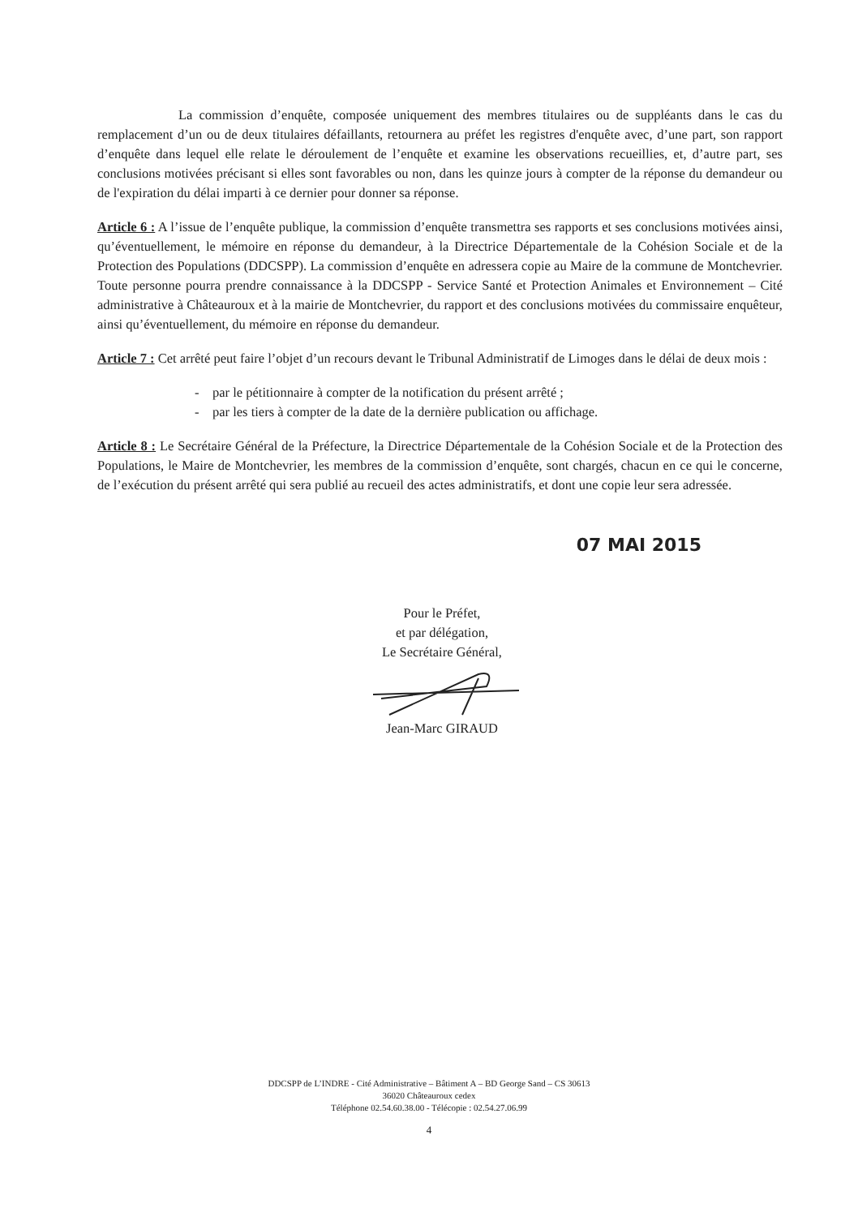La commission d’enquête, composée uniquement des membres titulaires ou de suppléants dans le cas du remplacement d’un ou de deux titulaires défaillants, retournera au préfet les registres d'enquête avec, d’une part, son rapport d’enquête dans lequel elle relate le déroulement de l’enquête et examine les observations recueillies, et, d’autre part, ses conclusions motivées précisant si elles sont favorables ou non, dans les quinze jours à compter de la réponse du demandeur ou de l'expiration du délai imparti à ce dernier pour donner sa réponse.
Article 6 : A l’issue de l’enquête publique, la commission d’enquête transmettra ses rapports et ses conclusions motivées ainsi, qu’éventuellement, le mémoire en réponse du demandeur, à la Directrice Départementale de la Cohésion Sociale et de la Protection des Populations (DDCSPP). La commission d’enquête en adressera copie au Maire de la commune de Montchevrier. Toute personne pourra prendre connaissance à la DDCSPP - Service Santé et Protection Animales et Environnement – Cité administrative à Châteauroux et à la mairie de Montchevrier, du rapport et des conclusions motivées du commissaire enquêteur, ainsi qu’éventuellement, du mémoire en réponse du demandeur.
Article 7 : Cet arrêté peut faire l’objet d’un recours devant le Tribunal Administratif de Limoges dans le délai de deux mois :
- par le pétitionnaire à compter de la notification du présent arrêté ;
- par les tiers à compter de la date de la dernière publication ou affichage.
Article 8 : Le Secrétaire Général de la Préfecture, la Directrice Départementale de la Cohésion Sociale et de la Protection des Populations, le Maire de Montchevrier, les membres de la commission d’enquête, sont chargés, chacun en ce qui le concerne, de l’exécution du présent arrêté qui sera publié au recueil des actes administratifs, et dont une copie leur sera adressée.
07 MAI 2015
Pour le Préfet,
et par délégation,
Le Secrétaire Général,
Jean-Marc GIRAUD
DDCSPP de L’INDRE - Cité Administrative – Bâtiment A – BD George Sand – CS 30613
36020 Châteauroux cedex
Téléphone 02.54.60.38.00 - Télécopie : 02.54.27.06.99
4